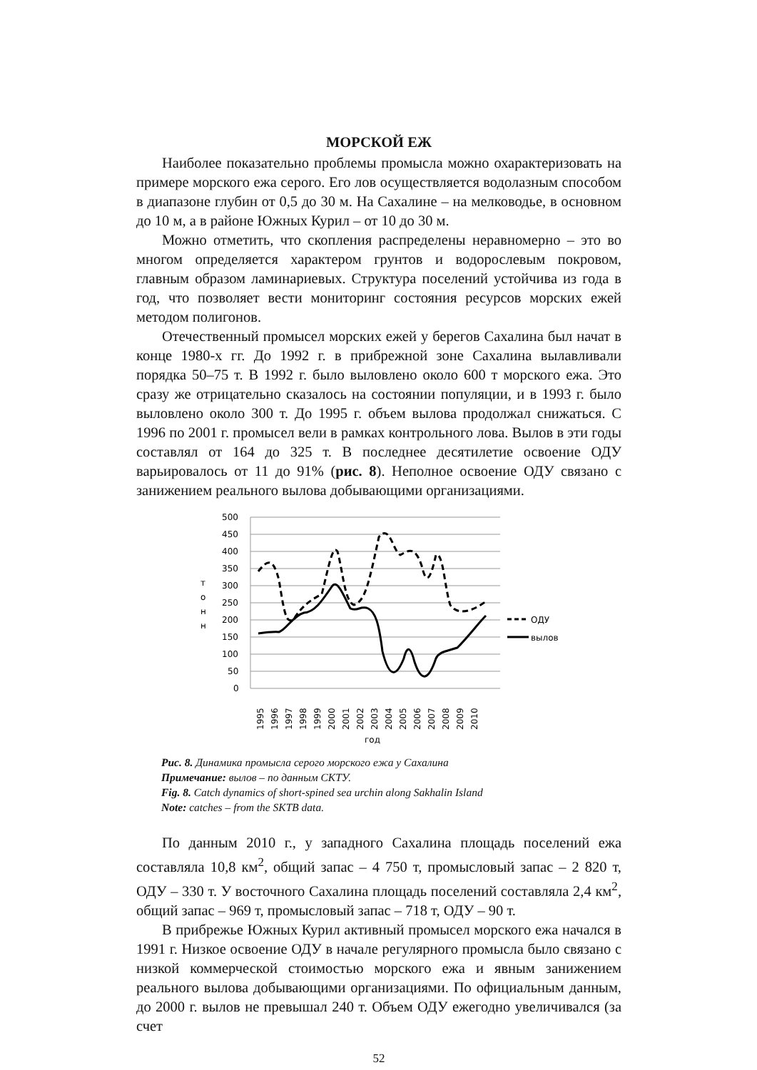МОРСКОЙ ЕЖ
Наиболее показательно проблемы промысла можно охарактеризовать на примере морского ежа серого. Его лов осуществляется водолазным способом в диапазоне глубин от 0,5 до 30 м. На Сахалине – на мелководье, в основном до 10 м, а в районе Южных Курил – от 10 до 30 м.
Можно отметить, что скопления распределены неравномерно – это во многом определяется характером грунтов и водорослевым покровом, главным образом ламинариевых. Структура поселений устойчива из года в год, что позволяет вести мониторинг состояния ресурсов морских ежей методом полигонов.
Отечественный промысел морских ежей у берегов Сахалина был начат в конце 1980-х гг. До 1992 г. в прибрежной зоне Сахалина вылавливали порядка 50–75 т. В 1992 г. было выловлено около 600 т морского ежа. Это сразу же отрицательно сказалось на состоянии популяции, и в 1993 г. было выловлено около 300 т. До 1995 г. объем вылова продолжал снижаться. С 1996 по 2001 г. промысел вели в рамках контрольного лова. Вылов в эти годы составлял от 164 до 325 т. В последнее десятилетие освоение ОДУ варьировалось от 11 до 91% (рис. 8). Неполное освоение ОДУ связано с занижением реального вылова добывающими организациями.
500
450
400
350
300
250
200
150
100
50
0
т
о
н
н
ОДУ
вылов
1995
1996
1997
1998
1999
2000
2001
2002
2003
2004
2005
2006
2007
2008
2009
2010
год
Рис. 8. Динамика промысла серого морского ежа у Сахалина
Примечание: вылов – по данным СКТУ.
Fig. 8. Catch dynamics of short-spined sea urchin along Sakhalin Island
Note: catches – from the SKTB data.
По данным 2010 г., у западного Сахалина площадь поселений ежа составляла 10,8 км<sup>2</sup>, общий запас – 4 750 т, промысловый запас – 2 820 т, ОДУ – 330 т. У восточного Сахалина площадь поселений составляла 2,4 км<sup>2</sup>, общий запас – 969 т, промысловый запас – 718 т, ОДУ – 90 т.
В прибрежье Южных Курил активный промысел морского ежа начался в 1991 г. Низкое освоение ОДУ в начале регулярного промысла было связано с низкой коммерческой стоимостью морского ежа и явным занижением реального вылова добывающими организациями. По официальным данным, до 2000 г. вылов не превышал 240 т. Объем ОДУ ежегодно увеличивался (за счет
52